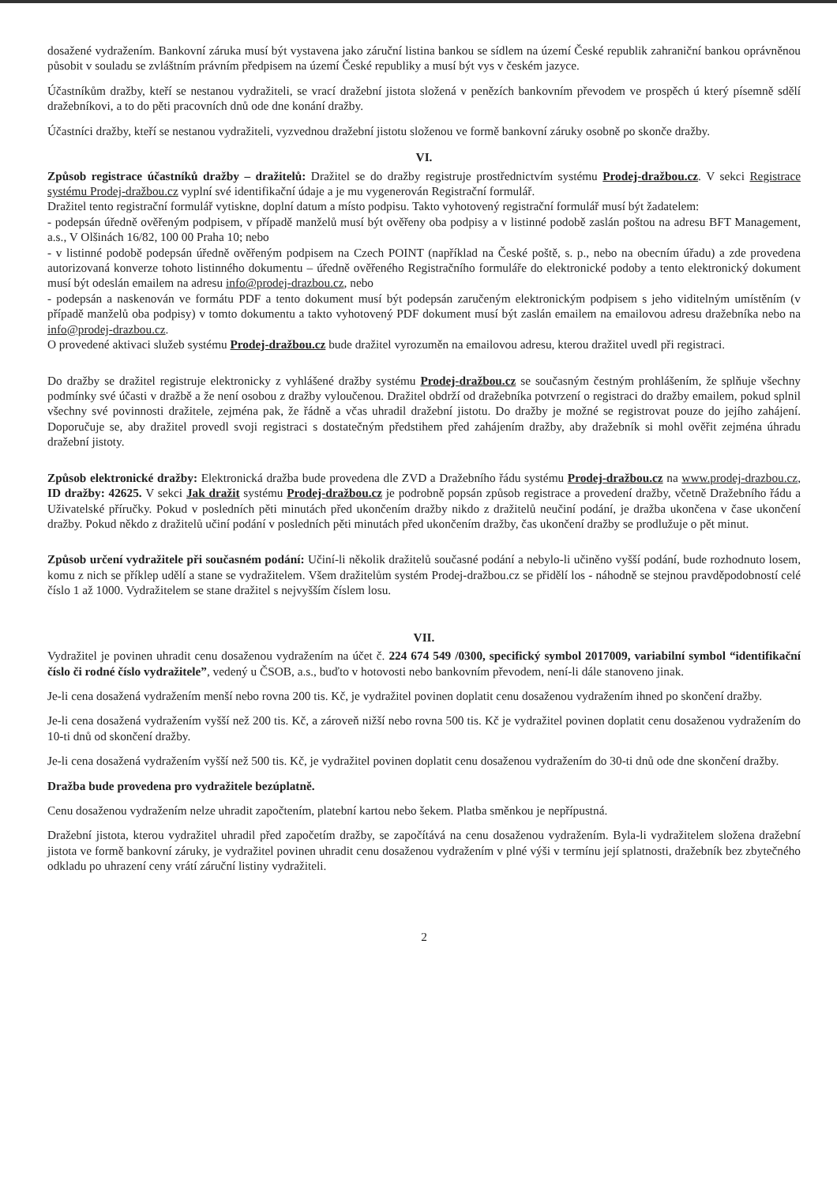dosažené vydražením. Bankovní záruka musí být vystavena jako záruční listina bankou se sídlem na území České republik zahraniční bankou oprávněnou působit v souladu se zvláštním právním předpisem na území České republiky a musí být vys v českém jazyce.
Účastníkům dražby, kteří se nestanou vydražiteli, se vrací dražební jistota složená v penězích bankovním převodem ve prospěch ú který písemně sdělí dražebníkovi, a to do pěti pracovních dnů ode dne konání dražby.
Účastníci dražby, kteří se nestanou vydražiteli, vyzvednou dražební jistotu složenou ve formě bankovní záruky osobně po skonče dražby.
VI.
Způsob registrace účastníků dražby – dražitelů: Dražitel se do dražby registruje prostřednictvím systému Prodej-dražbou.cz. V sekci Registrace systému Prodej-dražbou.cz vyplní své identifikační údaje a je mu vygenerován Registrační formulář.
Dražitel tento registrační formulář vytiskne, doplní datum a místo podpisu. Takto vyhotovený registrační formulář musí být žadatelem:
- podepsán úředně ověřeným podpisem, v případě manželů musí být ověřeny oba podpisy a v listinné podobě zaslán poštou na adresu BFT Management, a.s., V Olšinách 16/82, 100 00 Praha 10; nebo
- v listinné podobě podepsán úředně ověřeným podpisem na Czech POINT (například na České poště, s. p., nebo na obecním úřadu) a zde provedena autorizovaná konverze tohoto listinného dokumentu – úředně ověřeného Registračního formuláře do elektronické podoby a tento elektronický dokument musí být odeslán emailem na adresu info@prodej-drazbou.cz, nebo
- podepsán a naskenován ve formátu PDF a tento dokument musí být podepsán zaručeným elektronickým podpisem s jeho viditelným umístěním (v případě manželů oba podpisy) v tomto dokumentu a takto vyhotovený PDF dokument musí být zaslán emailem na emailovou adresu dražebníka nebo na info@prodej-drazbou.cz.
O provedené aktivaci služeb systému Prodej-dražbou.cz bude dražitel vyrozuměn na emailovou adresu, kterou dražitel uvedl při registraci.
Do dražby se dražitel registruje elektronicky z vyhlášené dražby systému Prodej-dražbou.cz se současným čestným prohlášením, že splňuje všechny podmínky své účasti v dražbě a že není osobou z dražby vyloučenou. Dražitel obdrží od dražebníka potvrzení o registraci do dražby emailem, pokud splnil všechny své povinnosti dražitele, zejména pak, že řádně a včas uhradil dražební jistotu. Do dražby je možné se registrovat pouze do jejího zahájení. Doporučuje se, aby dražitel provedl svoji registraci s dostatečným předstihem před zahájením dražby, aby dražebník si mohl ověřit zejména úhradu dražební jistoty.
Způsob elektronické dražby: Elektronická dražba bude provedena dle ZVD a Dražebního řádu systému Prodej-dražbou.cz na www.prodej-drazbou.cz, ID dražby: 42625. V sekci Jak dražit systému Prodej-dražbou.cz je podrobně popsán způsob registrace a provedení dražby, včetně Dražebního řádu a Uživatelské příručky. Pokud v posledních pěti minutách před ukončením dražby nikdo z dražitelů neučiní podání, je dražba ukončena v čase ukončení dražby. Pokud někdo z dražitelů učiní podání v posledních pěti minutách před ukončením dražby, čas ukončení dražby se prodlužuje o pět minut.
Způsob určení vydražitele při současném podání: Učiní-li několik dražitelů současné podání a nebylo-li učiněno vyšší podání, bude rozhodnuto losem, komu z nich se příklep udělí a stane se vydražitelem. Všem dražitelům systém Prodej-dražbou.cz se přidělí los - náhodně se stejnou pravděpodobností celé číslo 1 až 1000. Vydražitelem se stane dražitel s nejvyšším číslem losu.
VII.
Vydražitel je povinen uhradit cenu dosaženou vydražením na účet č. 224 674 549 /0300, specifický symbol 2017009, variabilní symbol “identifikační číslo či rodné číslo vydražitele”, vedený u ČSOB, a.s., buďto v hotovosti nebo bankovním převodem, není-li dále stanoveno jinak.
Je-li cena dosažená vydražením menší nebo rovna 200 tis. Kč, je vydražitel povinen doplatit cenu dosaženou vydražením ihned po skončení dražby.
Je-li cena dosažená vydražením vyšší než 200 tis. Kč, a zároveň nižší nebo rovna 500 tis. Kč je vydražitel povinen doplatit cenu dosaženou vydražením do 10-ti dnů od skončení dražby.
Je-li cena dosažená vydražením vyšší než 500 tis. Kč, je vydražitel povinen doplatit cenu dosaženou vydražením do 30-ti dnů ode dne skončení dražby.
Dražba bude provedena pro vydražitele bezúplatně.
Cenu dosaženou vydražením nelze uhradit započtením, platební kartou nebo šekem. Platba směnkou je nepřípustná.
Dražební jistota, kterou vydražitel uhradil před započetím dražby, se započítává na cenu dosaženou vydražením. Byla-li vydražitelem složena dražební jistota ve formě bankovní záruky, je vydražitel povinen uhradit cenu dosaženou vydražením v plné výši v termínu její splatnosti, dražebník bez zbytečného odkladu po uhrazení ceny vrátí záruční listiny vydražiteli.
2